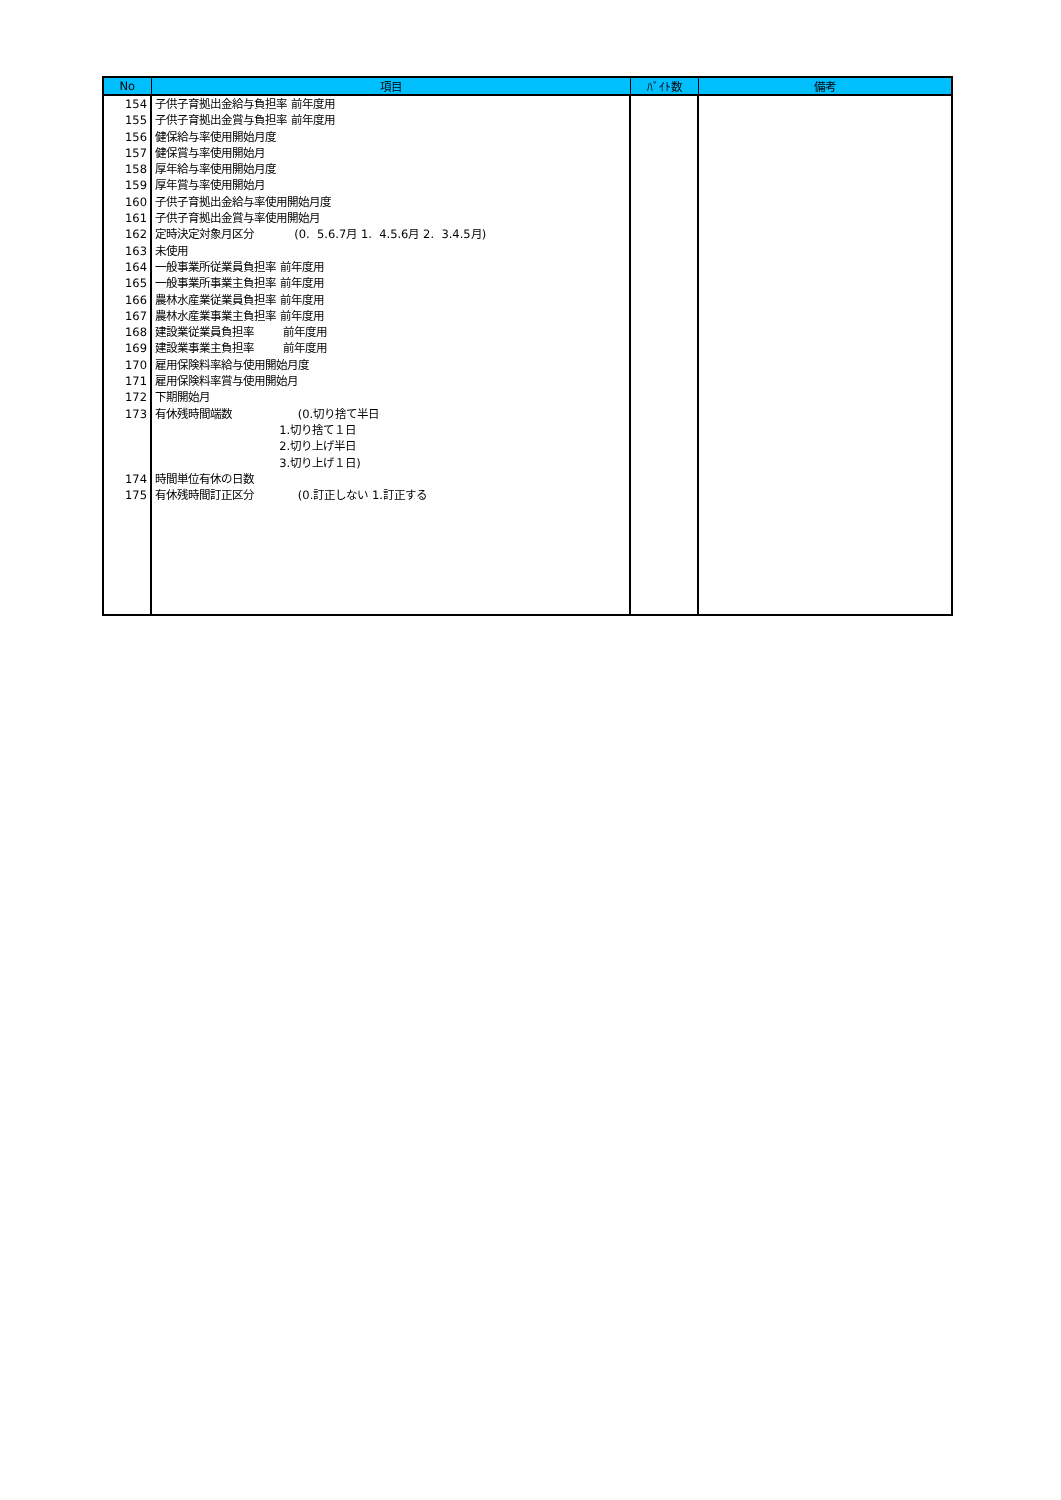| No | 項目 | ﾊﾞｲﾄ数 | 備考 |
| --- | --- | --- | --- |
| 154 155 156 157 158 159 160 161 162 163 164 165 166 167 168 169 170 171 172 173 174 175 | 子供子育拠出金給与負担率 前年度用 子供子育拠出金賞与負担率 前年度用 健保給与率使用開始月度 健保賞与率使用開始月 厚年給与率使用開始月度 厚年賞与率使用開始月 子供子育拠出金給与率使用開始月度 子供子育拠出金賞与率使用開始月 定時決定対象月区分 (0. 5.6.7月 1. 4.5.6月 2. 3.4.5月) 未使用 一般事業所従業員負担率 前年度用 一般事業所事業主負担率 前年度用 農林水産業従業員負担率 前年度用 農林水産業事業主負担率 前年度用 建設業従業員負担率 前年度用 建設業事業主負担率 前年度用 雇用保険料率給与使用開始月度 雇用保険料率賞与使用開始月 下期開始月 有休残時間端数 (0.切り捨て半日 1.切り捨て１日 2.切り上げ半日 3.切り上げ１日) 時間単位有休の日数 有休残時間訂正区分 (0.訂正しない 1.訂正する | | |